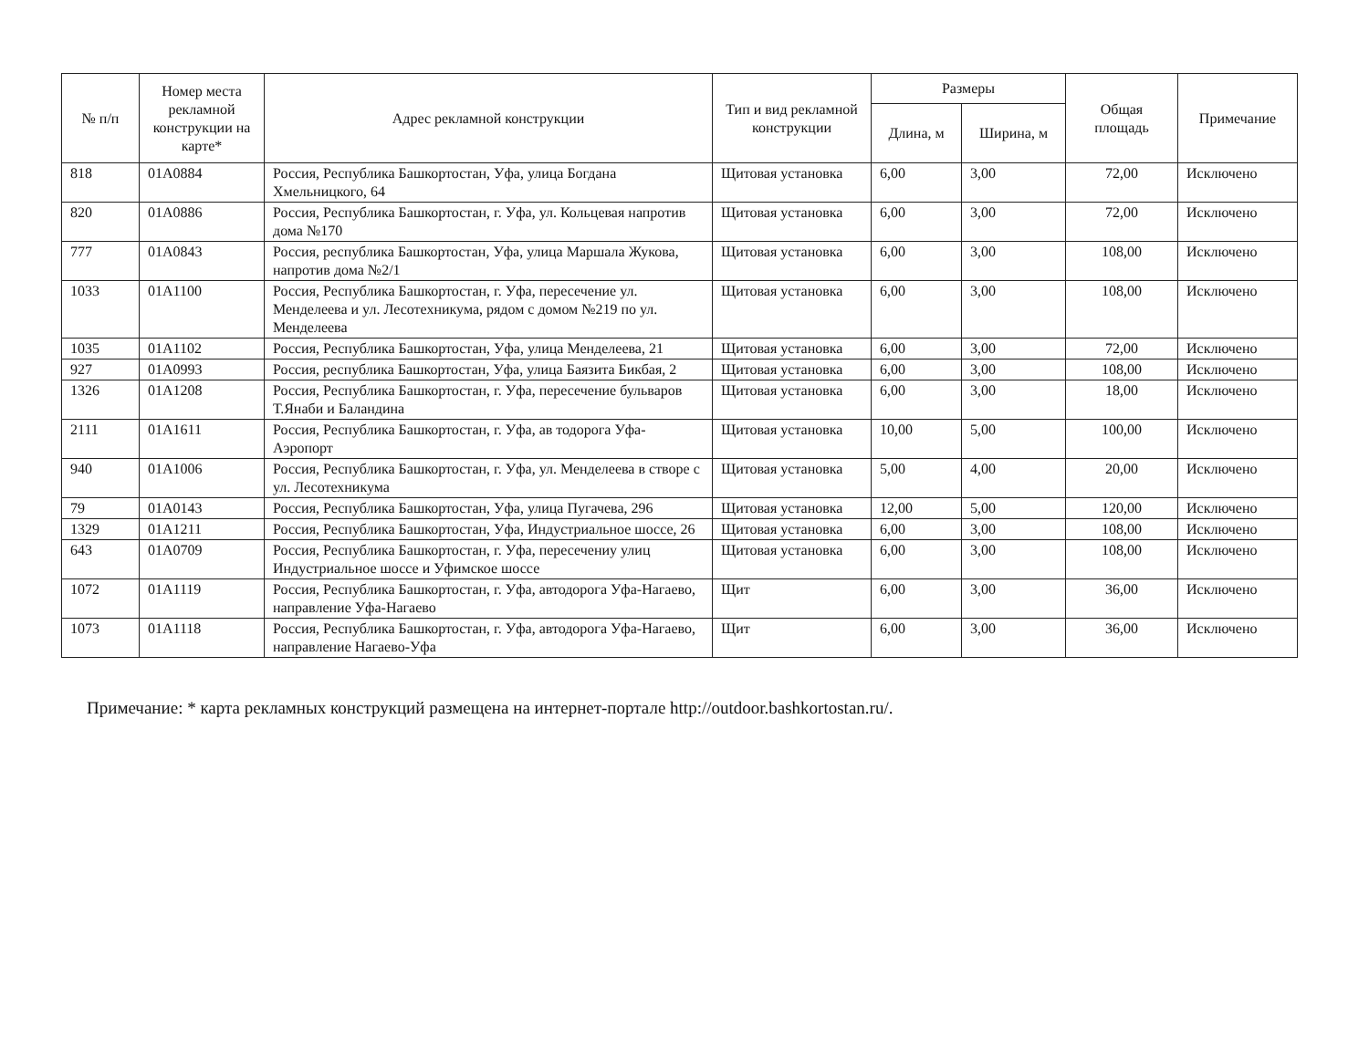| № п/п | Номер места рекламной конструкции на карте* | Адрес рекламной конструкции | Тип и вид рекламной конструкции | Размеры | | Общая площадь | Примечание |
| --- | --- | --- | --- | --- | --- | --- | --- |
| | | | | Длина, м | Ширина, м | | |
| 818 | 01A0884 | Россия, Республика Башкортостан, Уфа, улица Богдана Хмельницкого, 64 | Щитовая установка | 6,00 | 3,00 | 72,00 | Исключено |
| 820 | 01A0886 | Россия, Республика Башкортостан, г. Уфа, ул. Кольцевая напротив дома №170 | Щитовая установка | 6,00 | 3,00 | 72,00 | Исключено |
| 777 | 01A0843 | Россия, республика Башкортостан, Уфа, улица Маршала Жукова, напротив дома №2/1 | Щитовая установка | 6,00 | 3,00 | 108,00 | Исключено |
| 1033 | 01A1100 | Россия, Республика Башкортостан, г. Уфа, пересечение ул. Менделеева и ул. Лесотехникума, рядом с домом №219 по ул. Менделеева | Щитовая установка | 6,00 | 3,00 | 108,00 | Исключено |
| 1035 | 01A1102 | Россия, Республика Башкортостан, Уфа, улица Менделеева, 21 | Щитовая установка | 6,00 | 3,00 | 72,00 | Исключено |
| 927 | 01A0993 | Россия, республика Башкортостан, Уфа, улица Баязита Бикбая, 2 | Щитовая установка | 6,00 | 3,00 | 108,00 | Исключено |
| 1326 | 01A1208 | Россия, Республика Башкортостан, г. Уфа, пересечение бульваров Т.Янаби и Баландина | Щитовая установка | 6,00 | 3,00 | 18,00 | Исключено |
| 2111 | 01A1611 | Россия, Республика Башкортостан, г. Уфа, ав тодорога Уфа-Аэропорт | Щитовая установка | 10,00 | 5,00 | 100,00 | Исключено |
| 940 | 01A1006 | Россия, Республика Башкортостан, г. Уфа, ул. Менделеева в створе с ул. Лесотехникума | Щитовая установка | 5,00 | 4,00 | 20,00 | Исключено |
| 79 | 01A0143 | Россия, Республика Башкортостан, Уфа, улица Пугачева, 296 | Щитовая установка | 12,00 | 5,00 | 120,00 | Исключено |
| 1329 | 01A1211 | Россия, Республика Башкортостан, Уфа, Индустриальное шоссе, 26 | Щитовая установка | 6,00 | 3,00 | 108,00 | Исключено |
| 643 | 01A0709 | Россия, Республика Башкортостан, г. Уфа, пересечениу улиц Индустриальное шоссе и Уфимское шоссе | Щитовая установка | 6,00 | 3,00 | 108,00 | Исключено |
| 1072 | 01A1119 | Россия, Республика Башкортостан, г. Уфа, автодорога Уфа-Нагаево, направление Уфа-Нагаево | Щит | 6,00 | 3,00 | 36,00 | Исключено |
| 1073 | 01A1118 | Россия, Республика Башкортостан, г. Уфа, автодорога Уфа-Нагаево, направление Нагаево-Уфа | Щит | 6,00 | 3,00 | 36,00 | Исключено |
Примечание: * карта рекламных конструкций размещена на интернет-портале http://outdoor.bashkortostan.ru/.